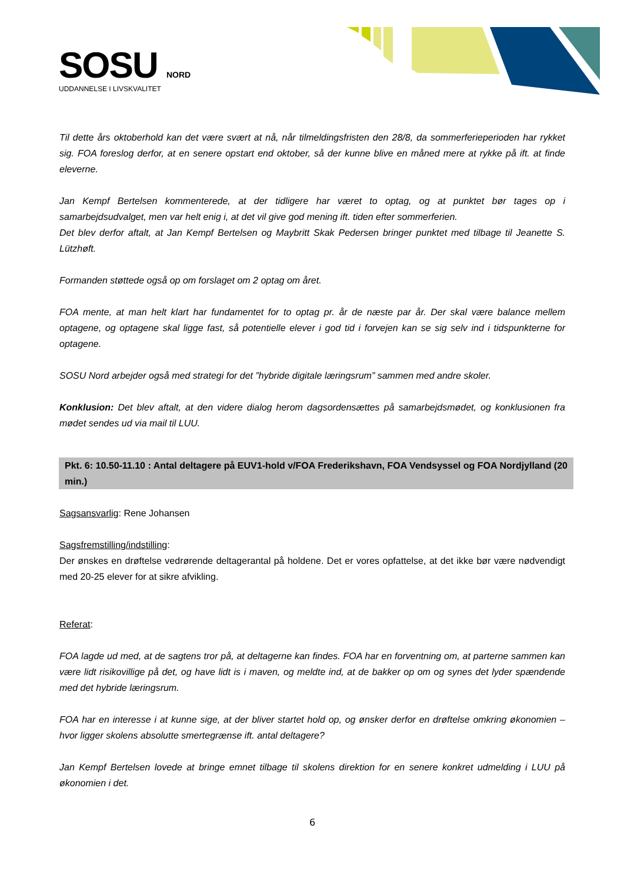SOSU NORD
UDDANNELSE I LIVSKVALITET
Til dette års oktoberhold kan det være svært at nå, når tilmeldingsfristen den 28/8, da sommerferieperioden har rykket sig. FOA foreslog derfor, at en senere opstart end oktober, så der kunne blive en måned mere at rykke på ift. at finde eleverne.
Jan Kempf Bertelsen kommenterede, at der tidligere har været to optag, og at punktet bør tages op i samarbejdsudvalget, men var helt enig i, at det vil give god mening ift. tiden efter sommerferien.
Det blev derfor aftalt, at Jan Kempf Bertelsen og Maybritt Skak Pedersen bringer punktet med tilbage til Jeanette S. Lützhøft.
Formanden støttede også op om forslaget om 2 optag om året.
FOA mente, at man helt klart har fundamentet for to optag pr. år de næste par år. Der skal være balance mellem optagene, og optagene skal ligge fast, så potentielle elever i god tid i forvejen kan se sig selv ind i tidspunkterne for optagene.
SOSU Nord arbejder også med strategi for det ”hybride digitale læringsrum” sammen med andre skoler.
Konklusion: Det blev aftalt, at den videre dialog herom dagsordensættes på samarbejdsmødet, og konklusionen fra mødet sendes ud via mail til LUU.
Pkt. 6: 10.50-11.10 : Antal deltagere på EUV1-hold v/FOA Frederikshavn, FOA Vendsyssel og FOA Nordjylland (20 min.)
Sagsansvarlig: Rene Johansen
Sagsfremstilling/indstilling:
Der ønskes en drøftelse vedrørende deltagerantal på holdene. Det er vores opfattelse, at det ikke bør være nødvendigt med 20-25 elever for at sikre afvikling.
Referat:
FOA lagde ud med, at de sagtens tror på, at deltagerne kan findes. FOA har en forventning om, at parterne sammen kan være lidt risikovillige på det, og have lidt is i maven, og meldte ind, at de bakker op om og synes det lyder spændende med det hybride læringsrum.
FOA har en interesse i at kunne sige, at der bliver startet hold op, og ønsker derfor en drøftelse omkring økonomien – hvor ligger skolens absolutte smertegrænse ift. antal deltagere?
Jan Kempf Bertelsen lovede at bringe emnet tilbage til skolens direktion for en senere konkret udmelding i LUU på økonomien i det.
6